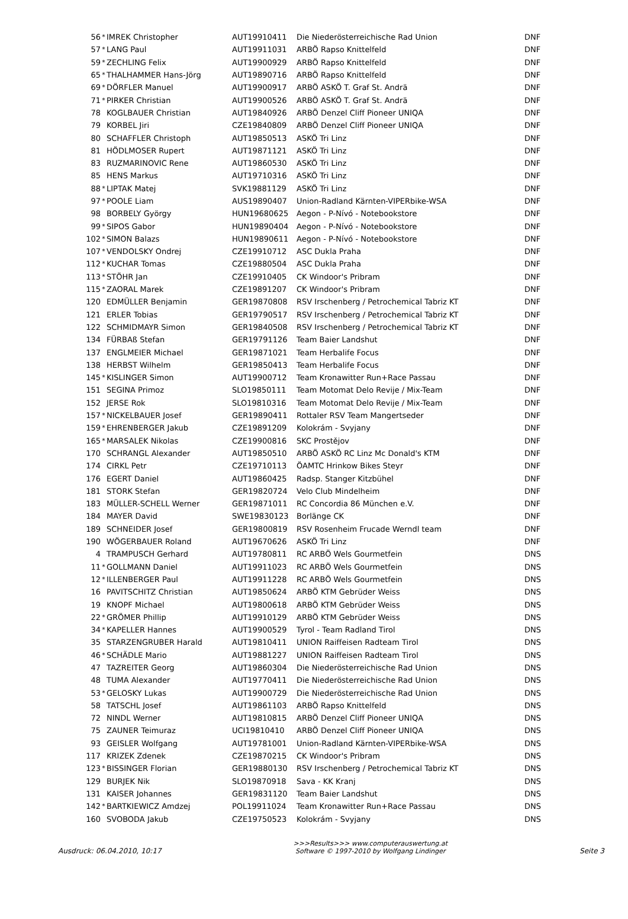| 56 | * | IMREK Christopher | AUT19910411 | Die Niederösterreichische Rad Union | DNF |
| 57 | * | LANG Paul | AUT19911031 | ARBÖ Rapso Knittelfeld | DNF |
| 59 | * | ZECHLING Felix | AUT19900929 | ARBÖ Rapso Knittelfeld | DNF |
| 65 | * | THALHAMMER Hans-Jörg | AUT19890716 | ARBÖ Rapso Knittelfeld | DNF |
| 69 | * | DÖRFLER Manuel | AUT19900917 | ARBÖ ASKÖ T. Graf St. Andrä | DNF |
| 71 | * | PIRKER Christian | AUT19900526 | ARBÖ ASKÖ T. Graf St. Andrä | DNF |
| 78 | | KOGLBAUER Christian | AUT19840926 | ARBÖ Denzel Cliff Pioneer UNIQA | DNF |
| 79 | | KORBEL Jiri | CZE19840809 | ARBÖ Denzel Cliff Pioneer UNIQA | DNF |
| 80 | | SCHAFFLER Christoph | AUT19850513 | ASKÖ Tri Linz | DNF |
| 81 | | HÖDLMOSER Rupert | AUT19871121 | ASKÖ Tri Linz | DNF |
| 83 | | RUZMARINOVIC Rene | AUT19860530 | ASKÖ Tri Linz | DNF |
| 85 | | HENS Markus | AUT19710316 | ASKÖ Tri Linz | DNF |
| 88 | * | LIPTAK Matej | SVK19881129 | ASKÖ Tri Linz | DNF |
| 97 | * | POOLE Liam | AUS19890407 | Union-Radland Kärnten-VIPERbike-WSA | DNF |
| 98 | | BORBELY György | HUN19680625 | Aegon - P-Nívó - Notebookstore | DNF |
| 99 | * | SIPOS Gabor | HUN19890404 | Aegon - P-Nívó - Notebookstore | DNF |
| 102 | * | SIMON Balazs | HUN19890611 | Aegon - P-Nívó - Notebookstore | DNF |
| 107 | * | VENDOLSKY Ondrej | CZE19910712 | ASC Dukla Praha | DNF |
| 112 | * | KUCHAR Tomas | CZE19880504 | ASC Dukla Praha | DNF |
| 113 | * | STÖHR Jan | CZE19910405 | CK Windoor's Pribram | DNF |
| 115 | * | ZAORAL Marek | CZE19891207 | CK Windoor's Pribram | DNF |
| 120 | | EDMÜLLER Benjamin | GER19870808 | RSV Irschenberg / Petrochemical Tabriz KT | DNF |
| 121 | | ERLER Tobias | GER19790517 | RSV Irschenberg / Petrochemical Tabriz KT | DNF |
| 122 | | SCHMIDMAYR Simon | GER19840508 | RSV Irschenberg / Petrochemical Tabriz KT | DNF |
| 134 | | FÜRBAß Stefan | GER19791126 | Team Baier Landshut | DNF |
| 137 | | ENGLMEIER Michael | GER19871021 | Team Herbalife Focus | DNF |
| 138 | | HERBST Wilhelm | GER19850413 | Team Herbalife Focus | DNF |
| 145 | * | KISLINGER Simon | AUT19900712 | Team Kronawitter Run+Race Passau | DNF |
| 151 | | SEGINA Primoz | SLO19850111 | Team Motomat Delo Revije / Mix-Team | DNF |
| 152 | | JERSE Rok | SLO19810316 | Team Motomat Delo Revije / Mix-Team | DNF |
| 157 | * | NICKELBAUER Josef | GER19890411 | Rottaler RSV Team Mangertseder | DNF |
| 159 | * | EHRENBERGER Jakub | CZE19891209 | Kolokrám - Svyjany | DNF |
| 165 | * | MARSALEK Nikolas | CZE19900816 | SKC Prostějov | DNF |
| 170 | | SCHRANGL Alexander | AUT19850510 | ARBÖ ASKÖ RC Linz Mc Donald's KTM | DNF |
| 174 | | CIRKL Petr | CZE19710113 | ÖAMTC Hrinkow Bikes Steyr | DNF |
| 176 | | EGERT Daniel | AUT19860425 | Radsp. Stanger Kitzbühel | DNF |
| 181 | | STORK Stefan | GER19820724 | Velo Club Mindelheim | DNF |
| 183 | | MÜLLER-SCHELL Werner | GER19871011 | RC Concordia 86 München e.V. | DNF |
| 184 | | MAYER David | SWE19830123 | Borlänge CK | DNF |
| 189 | | SCHNEIDER Josef | GER19800819 | RSV Rosenheim Frucade Werndl team | DNF |
| 190 | | WÖGERBAUER Roland | AUT19670626 | ASKÖ Tri Linz | DNF |
| 4 | | TRAMPUSCH Gerhard | AUT19780811 | RC ARBÖ Wels Gourmetfein | DNS |
| 11 | * | GOLLMANN Daniel | AUT19911023 | RC ARBÖ Wels Gourmetfein | DNS |
| 12 | * | ILLENBERGER Paul | AUT19911228 | RC ARBÖ Wels Gourmetfein | DNS |
| 16 | | PAVITSCHITZ Christian | AUT19850624 | ARBÖ KTM Gebrüder Weiss | DNS |
| 19 | | KNOPF Michael | AUT19800618 | ARBÖ KTM Gebrüder Weiss | DNS |
| 22 | * | GRÖMER Phillip | AUT19910129 | ARBÖ KTM Gebrüder Weiss | DNS |
| 34 | * | KAPELLER Hannes | AUT19900529 | Tyrol - Team Radland Tirol | DNS |
| 35 | | STARZENGRUBER Harald | AUT19810411 | UNION Raiffeisen Radteam Tirol | DNS |
| 46 | * | SCHÄDLE Mario | AUT19881227 | UNION Raiffeisen Radteam Tirol | DNS |
| 47 | | TAZREITER Georg | AUT19860304 | Die Niederösterreichische Rad Union | DNS |
| 48 | | TUMA Alexander | AUT19770411 | Die Niederösterreichische Rad Union | DNS |
| 53 | * | GELOSKY Lukas | AUT19900729 | Die Niederösterreichische Rad Union | DNS |
| 58 | | TATSCHL Josef | AUT19861103 | ARBÖ Rapso Knittelfeld | DNS |
| 72 | | NINDL Werner | AUT19810815 | ARBÖ Denzel Cliff Pioneer UNIQA | DNS |
| 75 | | ZAUNER Teimuraz | UCI19810410 | ARBÖ Denzel Cliff Pioneer UNIQA | DNS |
| 93 | | GEISLER Wolfgang | AUT19781001 | Union-Radland Kärnten-VIPERbike-WSA | DNS |
| 117 | | KRIZEK Zdenek | CZE19870215 | CK Windoor's Pribram | DNS |
| 123 | * | BISSINGER Florian | GER19880130 | RSV Irschenberg / Petrochemical Tabriz KT | DNS |
| 129 | | BURJEK Nik | SLO19870918 | Sava - KK Kranj | DNS |
| 131 | | KAISER Johannes | GER19831120 | Team Baier Landshut | DNS |
| 142 | * | BARTKIEWICZ Amdzej | POL19911024 | Team Kronawitter Run+Race Passau | DNS |
| 160 | | SVOBODA Jakub | CZE19750523 | Kolokrám - Svyjany | DNS |
Ausdruck: 06.04.2010, 10:17
>>>Results>>> www.computerauswertung.at
Software © 1997-2010 by Wolfgang Lindinger
Seite 3